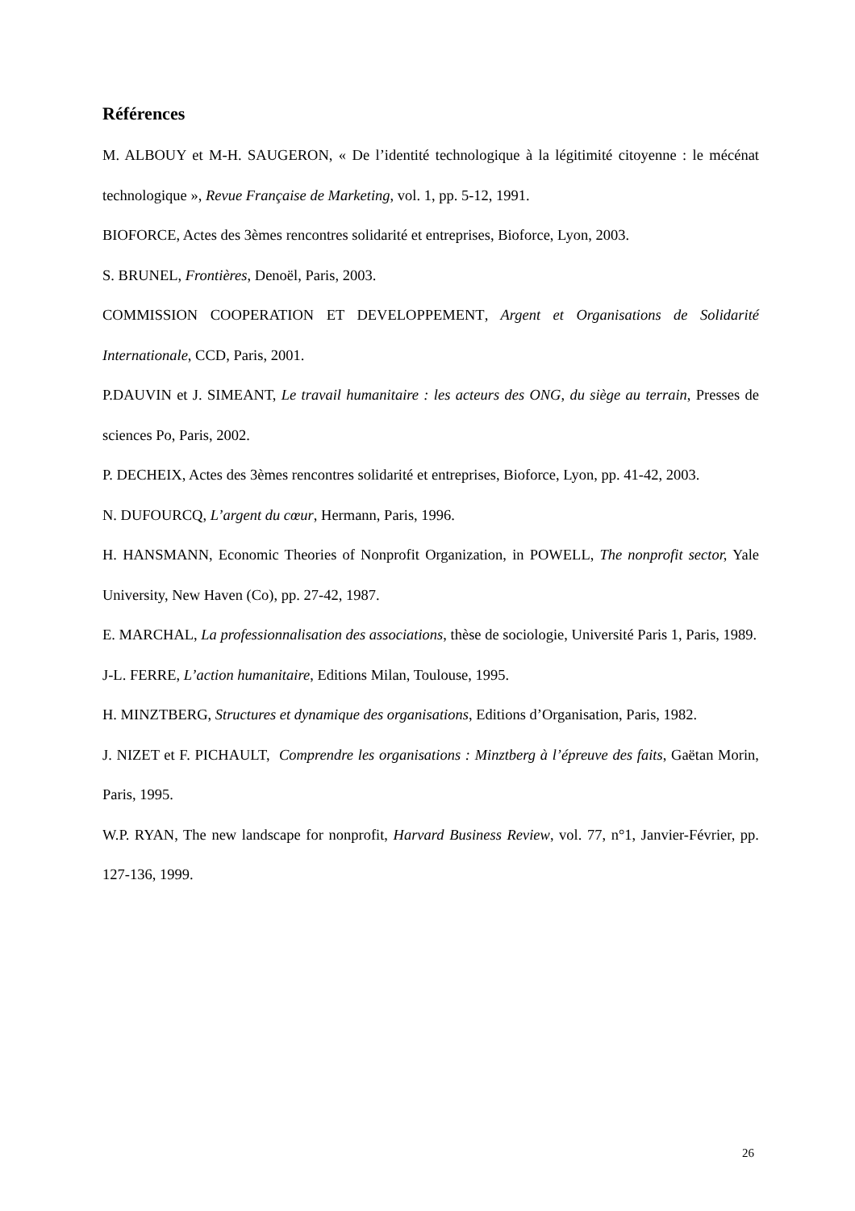Références
M. ALBOUY et M-H. SAUGERON, « De l’identité technologique à la légitimité citoyenne : le mécénat technologique », Revue Française de Marketing, vol. 1, pp. 5-12, 1991.
BIOFORCE, Actes des 3èmes rencontres solidarité et entreprises, Bioforce, Lyon, 2003.
S. BRUNEL, Frontières, Denoël, Paris, 2003.
COMMISSION COOPERATION ET DEVELOPPEMENT, Argent et Organisations de Solidarité Internationale, CCD, Paris, 2001.
P.DAUVIN et J. SIMEANT, Le travail humanitaire : les acteurs des ONG, du siège au terrain, Presses de sciences Po, Paris, 2002.
P. DECHEIX, Actes des 3èmes rencontres solidarité et entreprises, Bioforce, Lyon, pp. 41-42, 2003.
N. DUFOURCQ, L’argent du cœur, Hermann, Paris, 1996.
H. HANSMANN, Economic Theories of Nonprofit Organization, in POWELL, The nonprofit sector, Yale University, New Haven (Co), pp. 27-42, 1987.
E. MARCHAL, La professionnalisation des associations, thèse de sociologie, Université Paris 1, Paris, 1989.
J-L. FERRE, L’action humanitaire, Editions Milan, Toulouse, 1995.
H. MINZTBERG, Structures et dynamique des organisations, Editions d’Organisation, Paris, 1982.
J. NIZET et F. PICHAULT, Comprendre les organisations : Minztberg à l’épreuve des faits, Gaëtan Morin, Paris, 1995.
W.P. RYAN, The new landscape for nonprofit, Harvard Business Review, vol. 77, n°1, Janvier-Février, pp. 127-136, 1999.
26